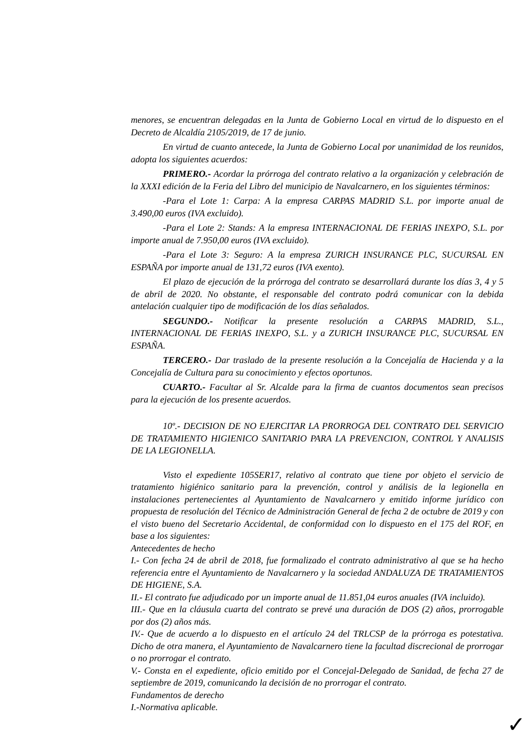menores, se encuentran delegadas en la Junta de Gobierno Local en virtud de lo dispuesto en el Decreto de Alcaldía 2105/2019, de 17 de junio.
En virtud de cuanto antecede, la Junta de Gobierno Local por unanimidad de los reunidos, adopta los siguientes acuerdos:
PRIMERO.- Acordar la prórroga del contrato relativo a la organización y celebración de la XXXI edición de la Feria del Libro del municipio de Navalcarnero, en los siguientes términos:
-Para el Lote 1: Carpa: A la empresa CARPAS MADRID S.L. por importe anual de 3.490,00 euros (IVA excluido).
-Para el Lote 2: Stands: A la empresa INTERNACIONAL DE FERIAS INEXPO, S.L. por importe anual de 7.950,00 euros (IVA excluido).
-Para el Lote 3: Seguro: A la empresa ZURICH INSURANCE PLC, SUCURSAL EN ESPAÑA por importe anual de 131,72 euros (IVA exento).
El plazo de ejecución de la prórroga del contrato se desarrollará durante los días 3, 4 y 5 de abril de 2020. No obstante, el responsable del contrato podrá comunicar con la debida antelación cualquier tipo de modificación de los días señalados.
SEGUNDO.- Notificar la presente resolución a CARPAS MADRID, S.L., INTERNACIONAL DE FERIAS INEXPO, S.L. y a ZURICH INSURANCE PLC, SUCURSAL EN ESPAÑA.
TERCERO.- Dar traslado de la presente resolución a la Concejalía de Hacienda y a la Concejalía de Cultura para su conocimiento y efectos oportunos.
CUARTO.- Facultar al Sr. Alcalde para la firma de cuantos documentos sean precisos para la ejecución de los presente acuerdos.
10º.- DECISION DE NO EJERCITAR LA PRORROGA DEL CONTRATO DEL SERVICIO DE TRATAMIENTO HIGIENICO SANITARIO PARA LA PREVENCION, CONTROL Y ANALISIS DE LA LEGIONELLA.
Visto el expediente 105SER17, relativo al contrato que tiene por objeto el servicio de tratamiento higiénico sanitario para la prevención, control y análisis de la legionella en instalaciones pertenecientes al Ayuntamiento de Navalcarnero y emitido informe jurídico con propuesta de resolución del Técnico de Administración General de fecha 2 de octubre de 2019 y con el visto bueno del Secretario Accidental, de conformidad con lo dispuesto en el 175 del ROF, en base a los siguientes:
Antecedentes de hecho
I.- Con fecha 24 de abril de 2018, fue formalizado el contrato administrativo al que se ha hecho referencia entre el Ayuntamiento de Navalcarnero y la sociedad ANDALUZA DE TRATAMIENTOS DE HIGIENE, S.A.
II.- El contrato fue adjudicado por un importe anual de 11.851,04 euros anuales (IVA incluido).
III.- Que en la cláusula cuarta del contrato se prevé una duración de DOS (2) años, prorrogable por dos (2) años más.
IV.- Que de acuerdo a lo dispuesto en el artículo 24 del TRLCSP de la prórroga es potestativa. Dicho de otra manera, el Ayuntamiento de Navalcarnero tiene la facultad discrecional de prorrogar o no prorrogar el contrato.
V.- Consta en el expediente, oficio emitido por el Concejal-Delegado de Sanidad, de fecha 27 de septiembre de 2019, comunicando la decisión de no prorrogar el contrato.
Fundamentos de derecho
I.-Normativa aplicable.
✓